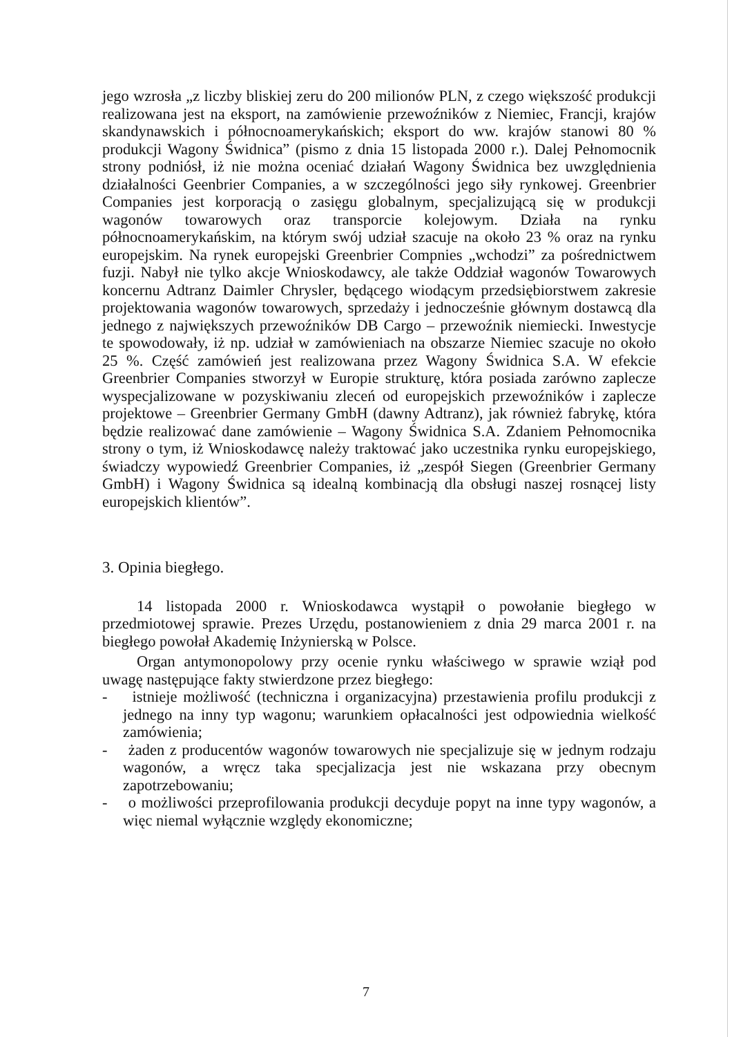jego wzrosła „z liczby bliskiej zeru do 200 milionów PLN, z czego większość produkcji realizowana jest na eksport, na zamówienie przewoźników z Niemiec, Francji, krajów skandynawskich i północnoamerykańskich; eksport do ww. krajów stanowi 80 % produkcji Wagony Świdnica” (pismo z dnia 15 listopada 2000 r.). Dalej Pełnomocnik strony podniósł, iż nie można oceniać działań Wagony Świdnica bez uwzględnienia działalności Geenbrier Companies, a w szczególności jego siły rynkowej. Greenbrier Companies jest korporacją o zasięgu globalnym, specjalizującą się w produkcji wagonów towarowych oraz transporcie kolejowym. Działa na rynku północnoamerykańskim, na którym swój udział szacuje na około 23 % oraz na rynku europejskim. Na rynek europejski Greenbrier Compnies „wchodzi” za pośrednictwem fuzji. Nabył nie tylko akcje Wnioskodawcy, ale także Oddział wagonów Towarowych koncernu Adtranz Daimler Chrysler, będącego wiodącym przedsiębiorstwem zakresie projektowania wagonów towarowych, sprzedaży i jednocześnie głównym dostawcą dla jednego z największych przewoźników DB Cargo – przewoźnik niemiecki. Inwestycje te spowodowały, iż np. udział w zamówieniach na obszarze Niemiec szacuje no około 25 %. Część zamówień jest realizowana przez Wagony Świdnica S.A. W efekcie Greenbrier Companies stworzył w Europie strukturę, która posiada zarówno zaplecze wyspecjalizowane w pozyskiwaniu zleceń od europejskich przewoźników i zaplecze projektowe – Greenbrier Germany GmbH (dawny Adtranz), jak również fabrykę, która będzie realizować dane zamówienie – Wagony Świdnica S.A. Zdaniem Pełnomocnika strony o tym, iż Wnioskodawcę należy traktować jako uczestnika rynku europejskiego, świadczy wypowiedź Greenbrier Companies, iż „zespół Siegen (Greenbrier Germany GmbH) i Wagony Świdnica są idealną kombinacją dla obsługi naszej rosnącej listy europejskich klientów”.
3. Opinia biegłego.
14 listopada 2000 r. Wnioskodawca wystąpił o powołanie biegłego w przedmiotowej sprawie. Prezes Urzędu, postanowieniem z dnia 29 marca 2001 r. na biegłego powołał Akademię Inżynierską w Polsce.
Organ antymonopolowy przy ocenie rynku właściwego w sprawie wziął pod uwagę następujące fakty stwierdzone przez biegłego:
- istnieje możliwość (techniczna i organizacyjna) przestawienia profilu produkcji z jednego na inny typ wagonu; warunkiem opłacalności jest odpowiednia wielkość zamówienia;
- żaden z producentów wagonów towarowych nie specjalizuje się w jednym rodzaju wagonów, a wręcz taka specjalizacja jest nie wskazana przy obecnym zapotrzebowaniu;
- o możliwości przeprofilowania produkcji decyduje popyt na inne typy wagonów, a więc niemal wyłącznie względy ekonomiczne;
7